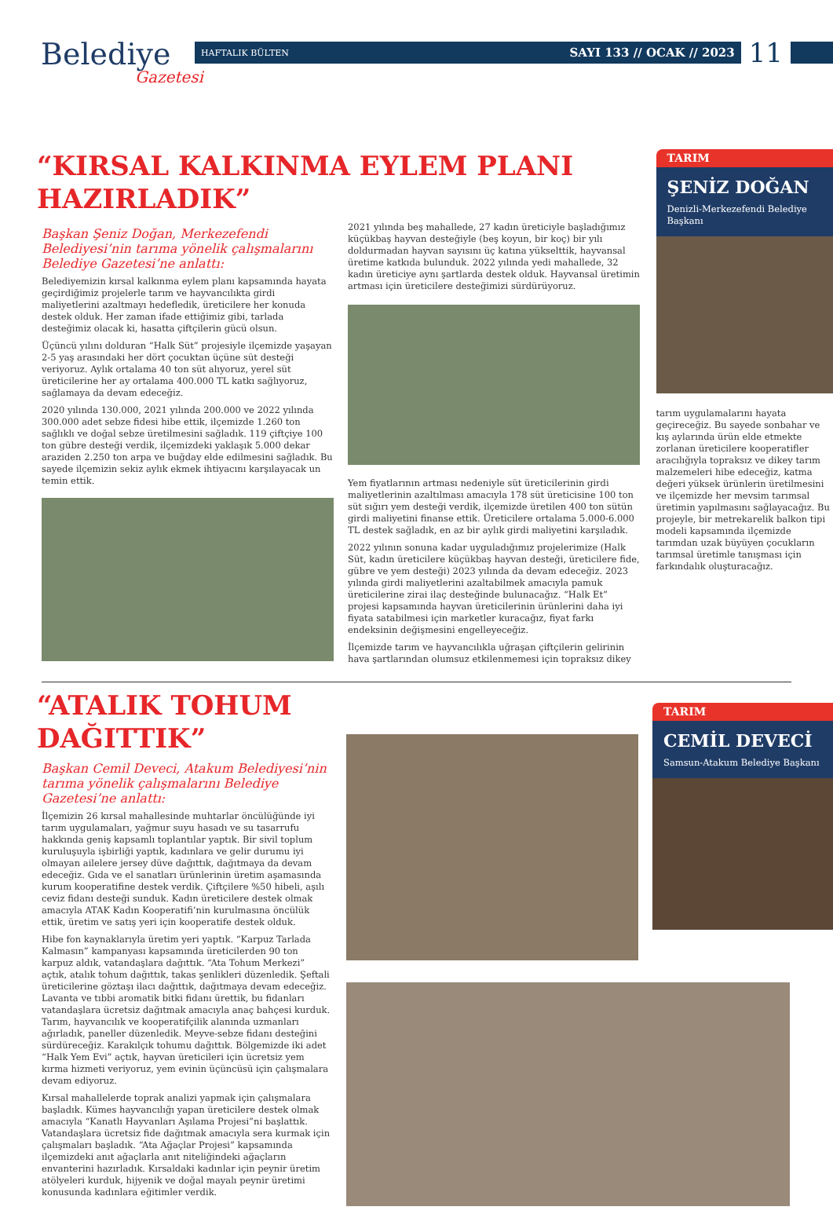Belediye
Gazetesi
HAFTALIK BÜLTEN SAYI 133 // OCAK // 2023
11
“KIRSAL KALKINMA EYLEM PLANI HAZIRLADIK”
Başkan Şeniz Doğan, Merkezefendi Belediyesi’nin tarıma yönelik çalışmalarını Belediye Gazetesi’ne anlattı:
Belediyemizin kırsal kalkınma eylem planı kapsamında hayata geçirdiğimiz projelerle tarım ve hayvancılıkta girdi maliyetlerini azaltmayı hedefledik, üreticilere her konuda destek olduk. Her zaman ifade ettiğimiz gibi, tarlada desteğimiz olacak ki, hasatta çiftçilerin gücü olsun.
Üçüncü yılını dolduran “Halk Süt” projesiyle ilçemizde yaşayan 2-5 yaş arasındaki her dört çocuktan üçüne süt desteği veriyoruz. Aylık ortalama 40 ton süt alıyoruz, yerel süt üreticilerine her ay ortalama 400.000 TL katkı sağlıyoruz, sağlamaya da devam edeceğiz.
2020 yılında 130.000, 2021 yılında 200.000 ve 2022 yılında 300.000 adet sebze fidesi hibe ettik, ilçemizde 1.260 ton sağlıklı ve doğal sebze üretilmesini sağladık. 119 çiftçiye 100 ton gübre desteği verdik, ilçemizdeki yaklaşık 5.000 dekar araziden 2.250 ton arpa ve buğday elde edilmesini sağladık. Bu sayede ilçemizin sekiz aylık ekmek ihtiyacını karşılayacak un temin ettik.
2021 yılında beş mahallede, 27 kadın üreticiyle başladığımız küçükbaş hayvan desteğiyle (beş koyun, bir koç) bir yılı doldurmadan hayvan sayısını üç katına yükselttik, hayvansal üretime katkıda bulunduk. 2022 yılında yedi mahallede, 32 kadın üreticiye aynı şartlarda destek olduk. Hayvansal üretimin artması için üreticilere desteğimizi sürdürüyoruz.
Yem fiyatlarının artması nedeniyle süt üreticilerinin girdi maliyetlerinin azaltılması amacıyla 178 süt üreticisine 100 ton süt sığırı yem desteği verdik, ilçemizde üretilen 400 ton sütün girdi maliyetini finanse ettik. Üreticilere ortalama 5.000-6.000 TL destek sağladık, en az bir aylık girdi maliyetini karşıladık.
2022 yılının sonuna kadar uyguladığımız projelerimize (Halk Süt, kadın üreticilere küçükbaş hayvan desteği, üreticilere fide, gübre ve yem desteği) 2023 yılında da devam edeceğiz. 2023 yılında girdi maliyetlerini azaltabilmek amacıyla pamuk üreticilerine zirai ilaç desteğinde bulunacağız. “Halk Et” projesi kapsamında hayvan üreticilerinin ürünlerini daha iyi fiyata satabilmesi için marketler kuracağız, fiyat farkı endeksinin değişmesini engelleyeceğiz.
İlçemizde tarım ve hayvancılıkla uğraşan çiftçilerin gelirinin hava şartlarından olumsuz etkilenmemesi için topraksız dikey
TARIM
ŞENİZ DOĞAN
Denizli-Merkezefendi Belediye Başkanı
tarım uygulamalarını hayata geçireceğiz. Bu sayede sonbahar ve kış aylarında ürün elde etmekte zorlanan üreticilere kooperatifler aracılığıyla topraksız ve dikey tarım malzemeleri hibe edeceğiz, katma değeri yüksek ürünlerin üretilmesini ve ilçemizde her mevsim tarımsal üretimin yapılmasını sağlayacağız. Bu projeyle, bir metrekarelik balkon tipi modeli kapsamında ilçemizde tarımdan uzak büyüyen çocukların tarımsal üretimle tanışması için farkındalık oluşturacağız.
“ATALIK TOHUM DAĞITTIK”
Başkan Cemil Deveci, Atakum Belediyesi’nin tarıma yönelik çalışmalarını Belediye Gazetesi’ne anlattı:
İlçemizin 26 kırsal mahallesinde muhtarlar öncülüğünde iyi tarım uygulamaları, yağmur suyu hasadı ve su tasarrufu hakkında geniş kapsamlı toplantılar yaptık. Bir sivil toplum kuruluşuyla işbirliği yaptık, kadınlara ve gelir durumu iyi olmayan ailelere jersey düve dağıttık, dağıtmaya da devam edeceğiz. Gıda ve el sanatları ürünlerinin üretim aşamasında kurum kooperatifine destek verdik. Çiftçilere %50 hibeli, aşılı ceviz fidanı desteği sunduk. Kadın üreticilere destek olmak amacıyla ATAK Kadın Kooperatifi’nin kurulmasına öncülük ettik, üretim ve satış yeri için kooperatife destek olduk.
Hibe fon kaynaklarıyla üretim yeri yaptık. “Karpuz Tarlada Kalmasın” kampanyası kapsamında üreticilerden 90 ton karpuz aldık, vatandaşlara dağıttık. “Ata Tohum Merkezi” açtık, atalık tohum dağıttık, takas şenlikleri düzenledik. Şeftali üreticilerine göztaşı ilacı dağıttık, dağıtmaya devam edeceğiz. Lavanta ve tıbbi aromatik bitki fidanı ürettik, bu fidanları vatandaşlara ücretsiz dağıtmak amacıyla anaç bahçesi kurduk. Tarım, hayvancılık ve kooperatifçilik alanında uzmanları ağırladık, paneller düzenledik. Meyve-sebze fidanı desteğini sürdüreceğiz. Karakılçık tohumu dağıttık. Bölgemizde iki adet “Halk Yem Evi” açtık, hayvan üreticileri için ücretsiz yem kırma hizmeti veriyoruz, yem evinin üçüncüsü için çalışmalara devam ediyoruz.
Kırsal mahallelerde toprak analizi yapmak için çalışmalara başladık. Kümes hayvancılığı yapan üreticilere destek olmak amacıyla “Kanatlı Hayvanları Aşılama Projesi”ni başlattık. Vatandaşlara ücretsiz fide dağıtmak amacıyla sera kurmak için çalışmaları başladık. “Ata Ağaçlar Projesi” kapsamında ilçemizdeki anıt ağaçlarla anıt niteliğindeki ağaçların envanterini hazırladık. Kırsaldaki kadınlar için peynir üretim atölyeleri kurduk, hijyenik ve doğal mayalı peynir üretimi konusunda kadınlara eğitimler verdik.
TARIM
CEMİL DEVECİ
Samsun-Atakum Belediye Başkanı